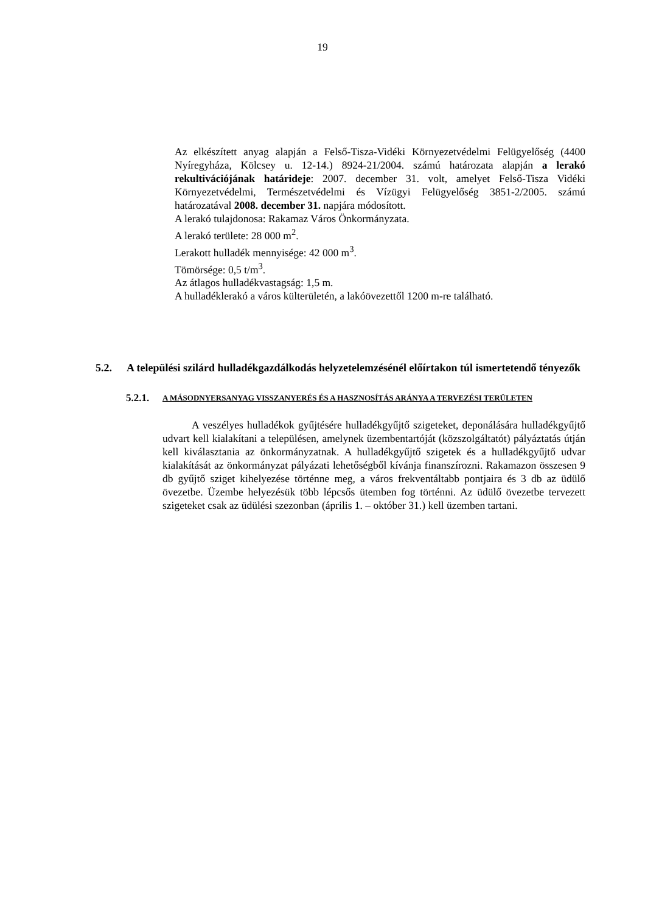19
Az elkészített anyag alapján a Felső-Tisza-Vidéki Környezetvédelmi Felügyelőség (4400 Nyíregyháza, Kölcsey u. 12-14.) 8924-21/2004. számú határozata alapján a lerakó rekultivációjának határideje: 2007. december 31. volt, amelyet Felső-Tisza Vidéki Környezetvédelmi, Természetvédelmi és Vízügyi Felügyelőség 3851-2/2005. számú határozatával 2008. december 31. napjára módosított.
A lerakó tulajdonosa: Rakamaz Város Önkormányzata.
A lerakó területe: 28 000 m<sup>2</sup>.
Lerakott hulladék mennyisége: 42 000 m<sup>3</sup>.
Tömörsége: 0,5 t/m<sup>3</sup>.
Az átlagos hulladékvastagság: 1,5 m.
A hulladéklerakó a város külterületén, a lakóövezettől 1200 m-re található.
5.2. A települési szilárd hulladékgazdálkodás helyzetelemzésénél előírtakon túl ismertetendő tényezők
5.2.1. A MÁSODNYERSANYAG VISSZANYERÉS ÉS A HASZNOSÍTÁS ARÁNYA A TERVEZÉSI TERÜLETEN
A veszélyes hulladékok gyűjtésére hulladékgyűjtő szigeteket, deponálására hulladékgyűjtő udvart kell kialakítani a településen, amelynek üzembentartóját (közszolgáltatót) pályáztatás útján kell kiválasztania az önkormányzatnak. A hulladékgyűjtő szigetek és a hulladékgyűjtő udvar kialakítását az önkormányzat pályázati lehetőségből kívánja finanszírozni. Rakamazon összesen 9 db gyűjtő sziget kihelyezése történne meg, a város frekventáltabb pontjaira és 3 db az üdülő övezetbe. Üzembe helyezésük több lépcsős ütemben fog történni. Az üdülő övezetbe tervezett szigeteket csak az üdülési szezonban (április 1. – október 31.) kell üzemben tartani.